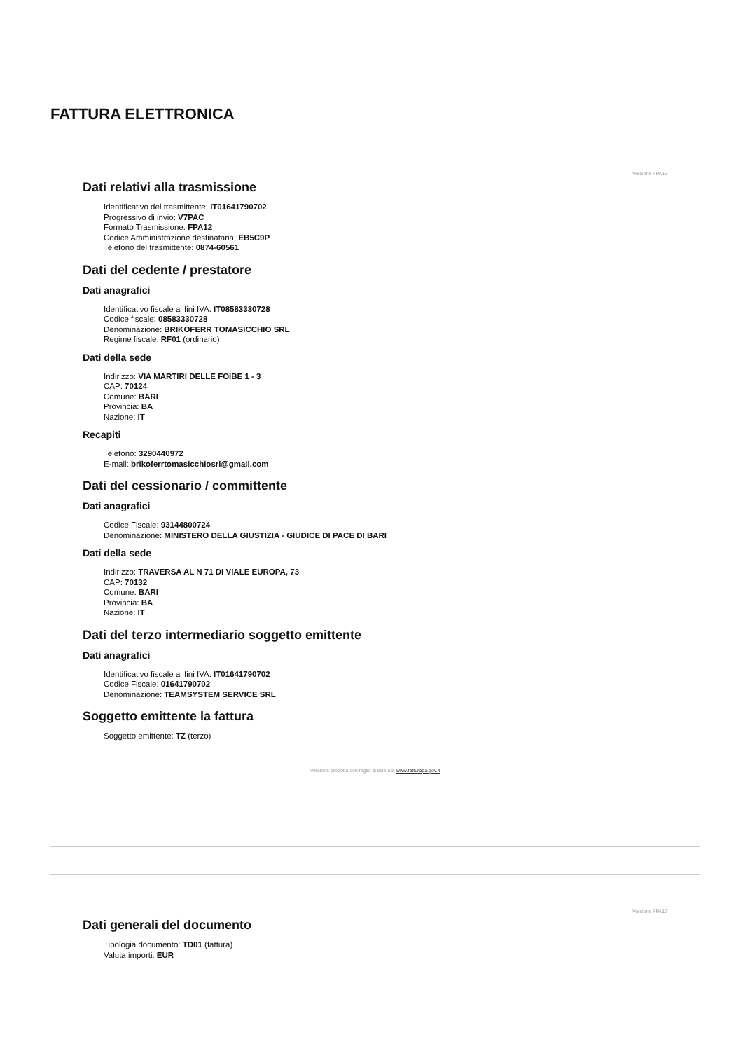FATTURA ELETTRONICA
Versione FPA12
Dati relativi alla trasmissione
Identificativo del trasmittente: IT01641790702
Progressivo di invio: V7PAC
Formato Trasmissione: FPA12
Codice Amministrazione destinataria: EB5C9P
Telefono del trasmittente: 0874-60561
Dati del cedente / prestatore
Dati anagrafici
Identificativo fiscale ai fini IVA: IT08583330728
Codice fiscale: 08583330728
Denominazione: BRIKOFERR TOMASICCHIO SRL
Regime fiscale: RF01 (ordinario)
Dati della sede
Indirizzo: VIA MARTIRI DELLE FOIBE 1 - 3
CAP: 70124
Comune: BARI
Provincia: BA
Nazione: IT
Recapiti
Telefono: 3290440972
E-mail: brikoferrtomasicchiosrl@gmail.com
Dati del cessionario / committente
Dati anagrafici
Codice Fiscale: 93144800724
Denominazione: MINISTERO DELLA GIUSTIZIA - GIUDICE DI PACE DI BARI
Dati della sede
Indirizzo: TRAVERSA AL N 71 DI VIALE EUROPA, 73
CAP: 70132
Comune: BARI
Provincia: BA
Nazione: IT
Dati del terzo intermediario soggetto emittente
Dati anagrafici
Identificativo fiscale ai fini IVA: IT01641790702
Codice Fiscale: 01641790702
Denominazione: TEAMSYSTEM SERVICE SRL
Soggetto emittente la fattura
Soggetto emittente: TZ (terzo)
Versione prodotta con foglio di stile SdI www.fatturapa.gov.it
Versione FPA12
Dati generali del documento
Tipologia documento: TD01 (fattura)
Valuta importi: EUR